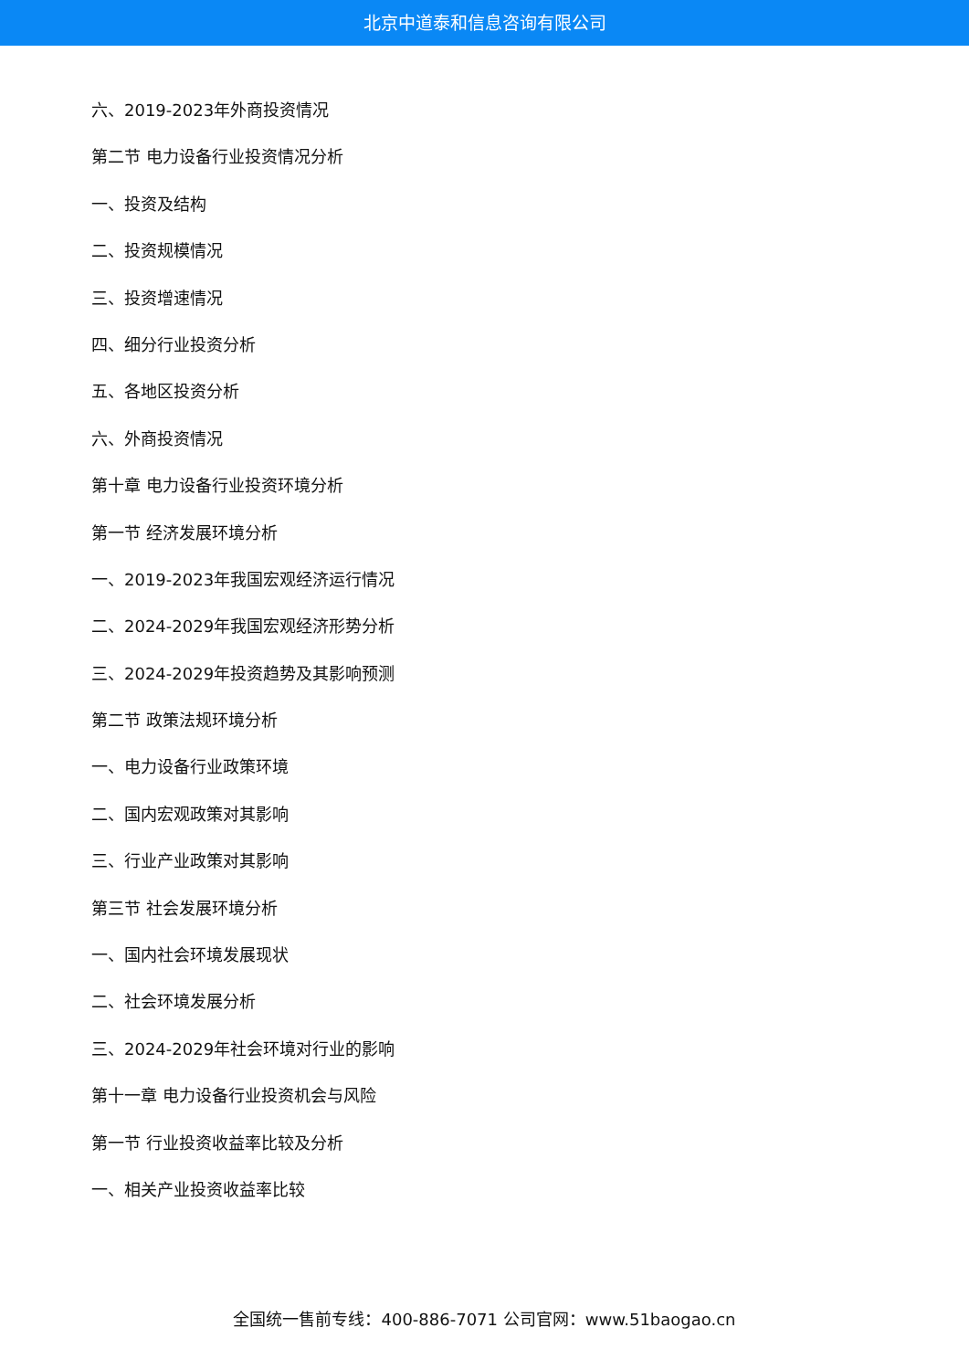北京中道泰和信息咨询有限公司
六、2019-2023年外商投资情况
第二节 电力设备行业投资情况分析
一、投资及结构
二、投资规模情况
三、投资增速情况
四、细分行业投资分析
五、各地区投资分析
六、外商投资情况
第十章 电力设备行业投资环境分析
第一节 经济发展环境分析
一、2019-2023年我国宏观经济运行情况
二、2024-2029年我国宏观经济形势分析
三、2024-2029年投资趋势及其影响预测
第二节 政策法规环境分析
一、电力设备行业政策环境
二、国内宏观政策对其影响
三、行业产业政策对其影响
第三节 社会发展环境分析
一、国内社会环境发展现状
二、社会环境发展分析
三、2024-2029年社会环境对行业的影响
第十一章 电力设备行业投资机会与风险
第一节 行业投资收益率比较及分析
一、相关产业投资收益率比较
全国统一售前专线：400-886-7071 公司官网：www.51baogao.cn